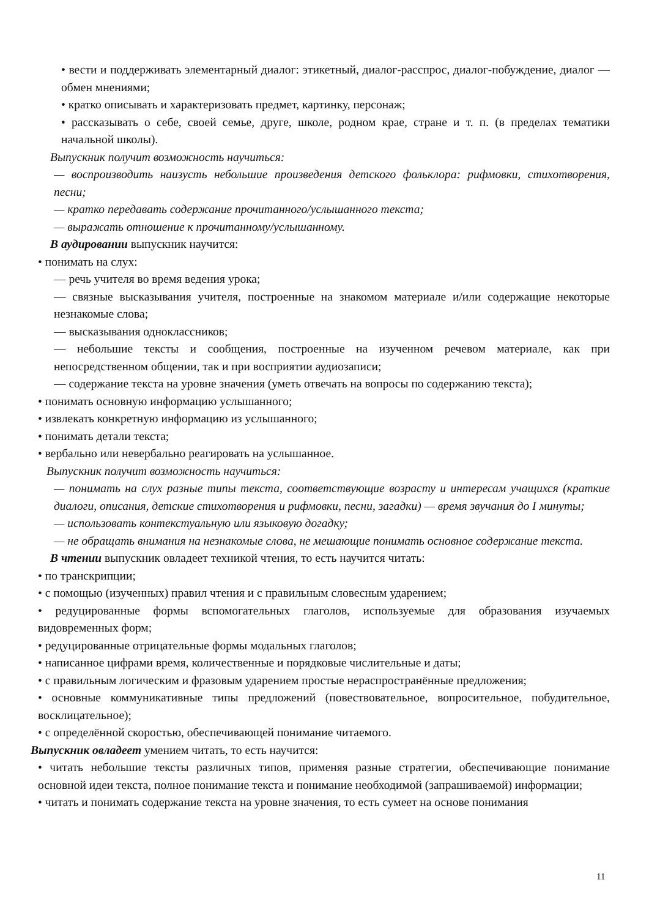• вести и поддерживать элементарный диалог: этикетный, диалог-расспрос, диалог-побуждение, диалог — обмен мнениями;
• кратко описывать и характеризовать предмет, картинку, персонаж;
• рассказывать о себе, своей семье, друге, школе, родном крае, стране и т. п. (в пределах тематики начальной школы).
Выпускник получит возможность научиться:
— воспроизводить наизусть небольшие произведения детского фольклора: рифмовки, стихотворения, песни;
— кратко передавать содержание прочитанного/услышанного текста;
— выражать отношение к прочитанному/услышанному.
В аудировании выпускник научится:
• понимать на слух:
— речь учителя во время ведения урока;
— связные высказывания учителя, построенные на знакомом материале и/или содержащие некоторые незнакомые слова;
— высказывания одноклассников;
— небольшие тексты и сообщения, построенные на изученном речевом материале, как при непосредственном общении, так и при восприятии аудиозаписи;
— содержание текста на уровне значения (уметь отвечать на вопросы по содержанию текста);
• понимать основную информацию услышанного;
• извлекать конкретную информацию из услышанного;
• понимать детали текста;
• вербально или невербально реагировать на услышанное.
Выпускник получит возможность научиться:
— понимать на слух разные типы текста, соответствующие возрасту и интересам учащихся (краткие диалоги, описания, детские стихотворения и рифмовки, песни, загадки) — время звучания до I минуты;
— использовать контекстуальную или языковую догадку;
— не обращать внимания на незнакомые слова, не мешающие понимать основное содержание текста.
В чтении выпускник овладеет техникой чтения, то есть научится читать:
• по транскрипции;
• с помощью (изученных) правил чтения и с правильным словесным ударением;
• редуцированные формы вспомогательных глаголов, используемые для образования изучаемых видовременных форм;
• редуцированные отрицательные формы модальных глаголов;
• написанное цифрами время, количественные и порядковые числительные и даты;
• с правильным логическим и фразовым ударением простые нераспространённые предложения;
• основные коммуникативные типы предложений (повествовательное, вопросительное, побудительное, восклицательное);
• с определённой скоростью, обеспечивающей понимание читаемого.
Выпускник овладеет умением читать, то есть научится:
• читать небольшие тексты различных типов, применяя разные стратегии, обеспечивающие понимание основной идеи текста, полное понимание текста и понимание необходимой (запрашиваемой) информации;
• читать и понимать содержание текста на уровне значения, то есть сумеет на основе понимания
11